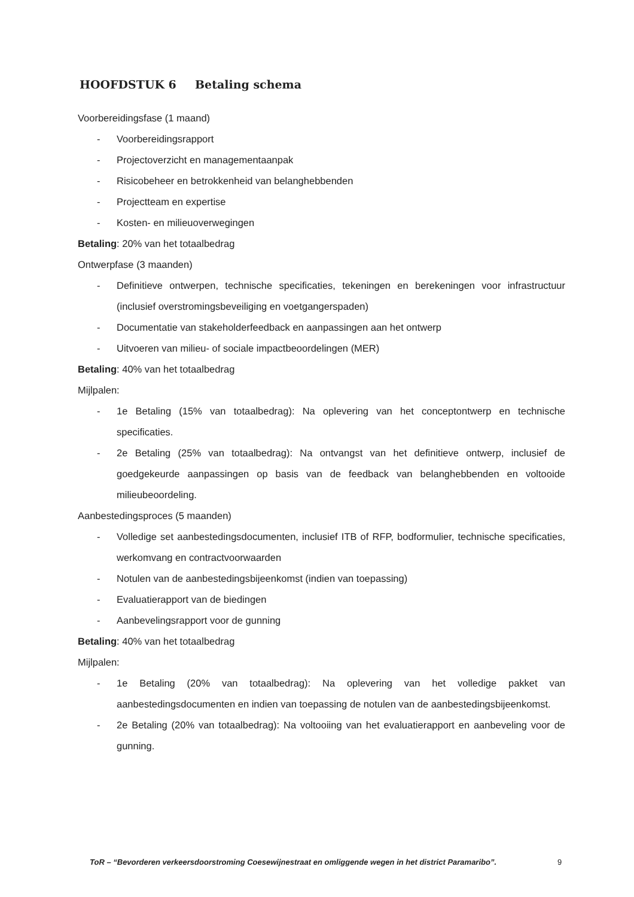HOOFDSTUK 6 Betaling schema
Voorbereidingsfase (1 maand)
- Voorbereidingsrapport
- Projectoverzicht en managementaanpak
- Risicobeheer en betrokkenheid van belanghebbenden
- Projectteam en expertise
- Kosten- en milieuoverwegingen
Betaling: 20% van het totaalbedrag
Ontwerpfase (3 maanden)
- Definitieve ontwerpen, technische specificaties, tekeningen en berekeningen voor infrastructuur (inclusief overstromingsbeveiliging en voetgangerspaden)
- Documentatie van stakeholderfeedback en aanpassingen aan het ontwerp
- Uitvoeren van milieu- of sociale impactbeoordelingen (MER)
Betaling: 40% van het totaalbedrag
Mijlpalen:
- 1e Betaling (15% van totaalbedrag): Na oplevering van het conceptontwerp en technische specificaties.
- 2e Betaling (25% van totaalbedrag): Na ontvangst van het definitieve ontwerp, inclusief de goedgekeurde aanpassingen op basis van de feedback van belanghebbenden en voltooide milieubeoordeling.
Aanbestedingsproces (5 maanden)
- Volledige set aanbestedingsdocumenten, inclusief ITB of RFP, bodformulier, technische specificaties, werkomvang en contractvoorwaarden
- Notulen van de aanbestedingsbijeenkomst (indien van toepassing)
- Evaluatierapport van de biedingen
- Aanbevelingsrapport voor de gunning
Betaling: 40% van het totaalbedrag
Mijlpalen:
- 1e Betaling (20% van totaalbedrag): Na oplevering van het volledige pakket van aanbestedingsdocumenten en indien van toepassing de notulen van de aanbestedingsbijeenkomst.
- 2e Betaling (20% van totaalbedrag): Na voltooiing van het evaluatierapport en aanbeveling voor de gunning.
ToR – “Bevorderen verkeersdoorstroming Coesewijnestraat en omliggende wegen in het district Paramaribo”.
9